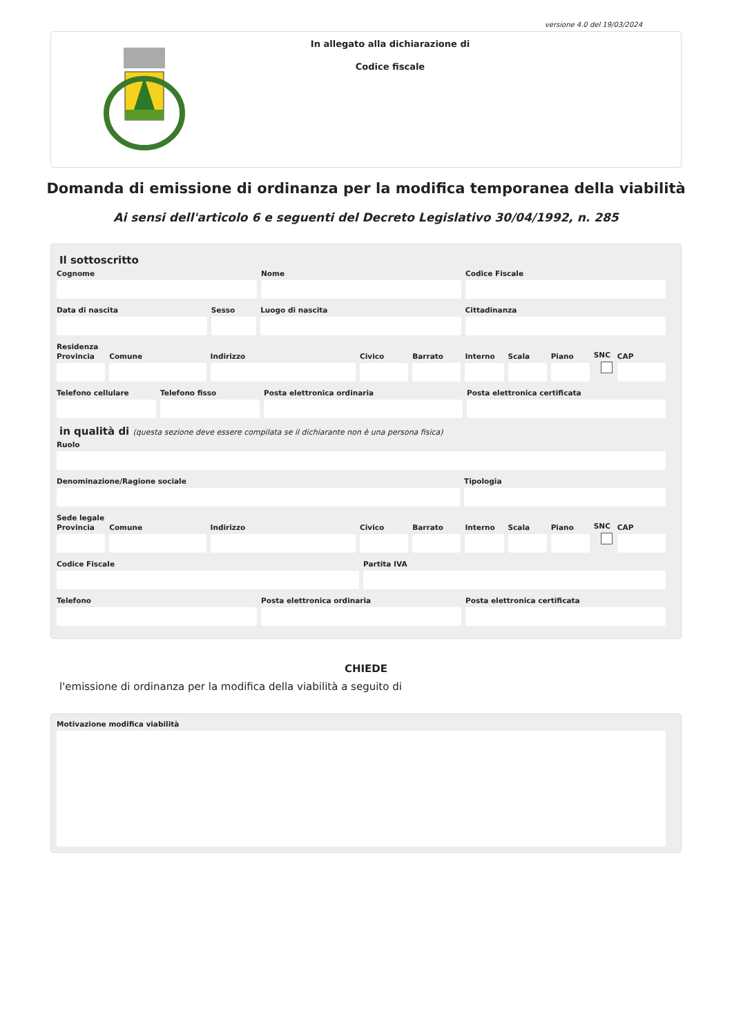versione 4.0 del 19/03/2024
In allegato alla dichiarazione di
Codice fiscale
Domanda di emissione di ordinanza per la modifica temporanea della viabilità
Ai sensi dell'articolo 6 e seguenti del Decreto Legislativo 30/04/1992, n. 285
Il sottoscritto
Cognome
Nome
Codice Fiscale
Data di nascita
Sesso
Luogo di nascita
Cittadinanza
Residenza
Provincia
Comune
Indirizzo
Civico
Barrato
Interno
Scala
Piano
SNC
CAP
Telefono cellulare
Telefono fisso
Posta elettronica ordinaria
Posta elettronica certificata
in qualità di (questa sezione deve essere compilata se il dichiarante non è una persona fisica)
Ruolo
Denominazione/Ragione sociale
Tipologia
Sede legale
Provincia
Comune
Indirizzo
Civico
Barrato
Interno
Scala
Piano
SNC
CAP
Codice Fiscale
Partita IVA
Telefono
Posta elettronica ordinaria
Posta elettronica certificata
CHIEDE
l'emissione di ordinanza per la modifica della viabilità a seguito di
Motivazione modifica viabilità